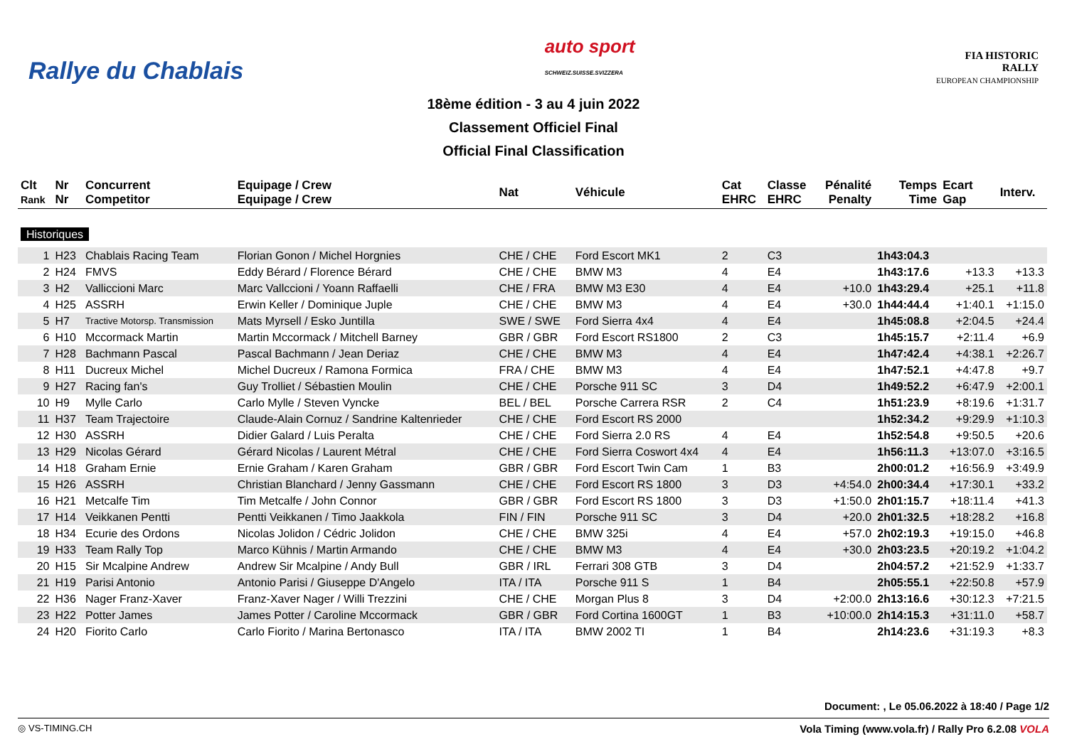Rallye du Chablais
auto sport
SCHWEIZ.SUISSE.SVIZZERA
FIA HISTORIC
RALLY
EUROPEAN CHAMPIONSHIP
18ème édition - 3 au 4 juin 2022
Classement Officiel Final
Official Final Classification
| Clt Rank | Nr Nr | Concurrent Competitor | Equipage / Crew Equipage / Crew | Nat | Véhicule | Cat EHRC | Classe EHRC | Pénalité Penalty | Temps Time | Ecart Gap | Interv. |
| --- | --- | --- | --- | --- | --- | --- | --- | --- | --- | --- | --- |
| Historiques | | | | | | | | | | | |
| 1 | H23 | Chablais Racing Team | Florian Gonon / Michel Horgnies | CHE / CHE | Ford Escort MK1 | 2 | C3 | | 1h43:04.3 | | |
| 2 | H24 | FMVS | Eddy Bérard / Florence Bérard | CHE / CHE | BMW M3 | 4 | E4 | | 1h43:17.6 | +13.3 | +13.3 |
| 3 | H2 | Valliccioni Marc | Marc Vallccioni / Yoann Raffaelli | CHE / FRA | BMW M3 E30 | 4 | E4 | +10.0 | 1h43:29.4 | +25.1 | +11.8 |
| 4 | H25 | ASSRH | Erwin Keller / Dominique Juple | CHE / CHE | BMW M3 | 4 | E4 | +30.0 | 1h44:44.4 | +1:40.1 | +1:15.0 |
| 5 | H7 | Tractive Motorsp. Transmission | Mats Myrsell / Esko Juntilla | SWE / SWE | Ford Sierra 4x4 | 4 | E4 | | 1h45:08.8 | +2:04.5 | +24.4 |
| 6 | H10 | Mccormack Martin | Martin Mccormack / Mitchell Barney | GBR / GBR | Ford Escort RS1800 | 2 | C3 | | 1h45:15.7 | +2:11.4 | +6.9 |
| 7 | H28 | Bachmann Pascal | Pascal Bachmann / Jean Deriaz | CHE / CHE | BMW M3 | 4 | E4 | | 1h47:42.4 | +4:38.1 | +2:26.7 |
| 8 | H11 | Ducreux Michel | Michel Ducreux / Ramona Formica | FRA / CHE | BMW M3 | 4 | E4 | | 1h47:52.1 | +4:47.8 | +9.7 |
| 9 | H27 | Racing fan's | Guy Trolliet / Sébastien Moulin | CHE / CHE | Porsche 911 SC | 3 | D4 | | 1h49:52.2 | +6:47.9 | +2:00.1 |
| 10 | H9 | Mylle Carlo | Carlo Mylle / Steven Vyncke | BEL / BEL | Porsche Carrera RSR | 2 | C4 | | 1h51:23.9 | +8:19.6 | +1:31.7 |
| 11 | H37 | Team Trajectoire | Claude-Alain Cornuz / Sandrine Kaltenrieder | CHE / CHE | Ford Escort RS 2000 | | | | 1h52:34.2 | +9:29.9 | +1:10.3 |
| 12 | H30 | ASSRH | Didier Galard / Luis Peralta | CHE / CHE | Ford Sierra 2.0 RS | 4 | E4 | | 1h52:54.8 | +9:50.5 | +20.6 |
| 13 | H29 | Nicolas Gérard | Gérard Nicolas / Laurent Métral | CHE / CHE | Ford Sierra Coswort 4x4 | 4 | E4 | | 1h56:11.3 | +13:07.0 | +3:16.5 |
| 14 | H18 | Graham Ernie | Ernie Graham / Karen Graham | GBR / GBR | Ford Escort Twin Cam | 1 | B3 | | 2h00:01.2 | +16:56.9 | +3:49.9 |
| 15 | H26 | ASSRH | Christian Blanchard / Jenny Gassmann | CHE / CHE | Ford Escort RS 1800 | 3 | D3 | +4:54.0 | 2h00:34.4 | +17:30.1 | +33.2 |
| 16 | H21 | Metcalfe Tim | Tim Metcalfe / John Connor | GBR / GBR | Ford Escort RS 1800 | 3 | D3 | +1:50.0 | 2h01:15.7 | +18:11.4 | +41.3 |
| 17 | H14 | Veikkanen Pentti | Pentti Veikkanen / Timo Jaakkola | FIN / FIN | Porsche 911 SC | 3 | D4 | +20.0 | 2h01:32.5 | +18:28.2 | +16.8 |
| 18 | H34 | Ecurie des Ordons | Nicolas Jolidon / Cédric Jolidon | CHE / CHE | BMW 325i | 4 | E4 | +57.0 | 2h02:19.3 | +19:15.0 | +46.8 |
| 19 | H33 | Team Rally Top | Marco Kühnis / Martin Armando | CHE / CHE | BMW M3 | 4 | E4 | +30.0 | 2h03:23.5 | +20:19.2 | +1:04.2 |
| 20 | H15 | Sir Mcalpine Andrew | Andrew Sir Mcalpine / Andy Bull | GBR / IRL | Ferrari 308 GTB | 3 | D4 | | 2h04:57.2 | +21:52.9 | +1:33.7 |
| 21 | H19 | Parisi Antonio | Antonio Parisi / Giuseppe D'Angelo | ITA / ITA | Porsche 911 S | 1 | B4 | | 2h05:55.1 | +22:50.8 | +57.9 |
| 22 | H36 | Nager Franz-Xaver | Franz-Xaver Nager / Willi Trezzini | CHE / CHE | Morgan Plus 8 | 3 | D4 | +2:00.0 | 2h13:16.6 | +30:12.3 | +7:21.5 |
| 23 | H22 | Potter James | James Potter / Caroline Mccormack | GBR / GBR | Ford Cortina 1600GT | 1 | B3 | +10:00.0 | 2h14:15.3 | +31:11.0 | +58.7 |
| 24 | H20 | Fiorito Carlo | Carlo Fiorito / Marina Bertonasco | ITA / ITA | BMW 2002 TI | 1 | B4 | | 2h14:23.6 | +31:19.3 | +8.3 |
Document: , Le 05.06.2022 à 18:40 / Page 1/2
◎ VS-TIMING.CH Vola Timing (www.vola.fr) / Rally Pro 6.2.08 VOLA